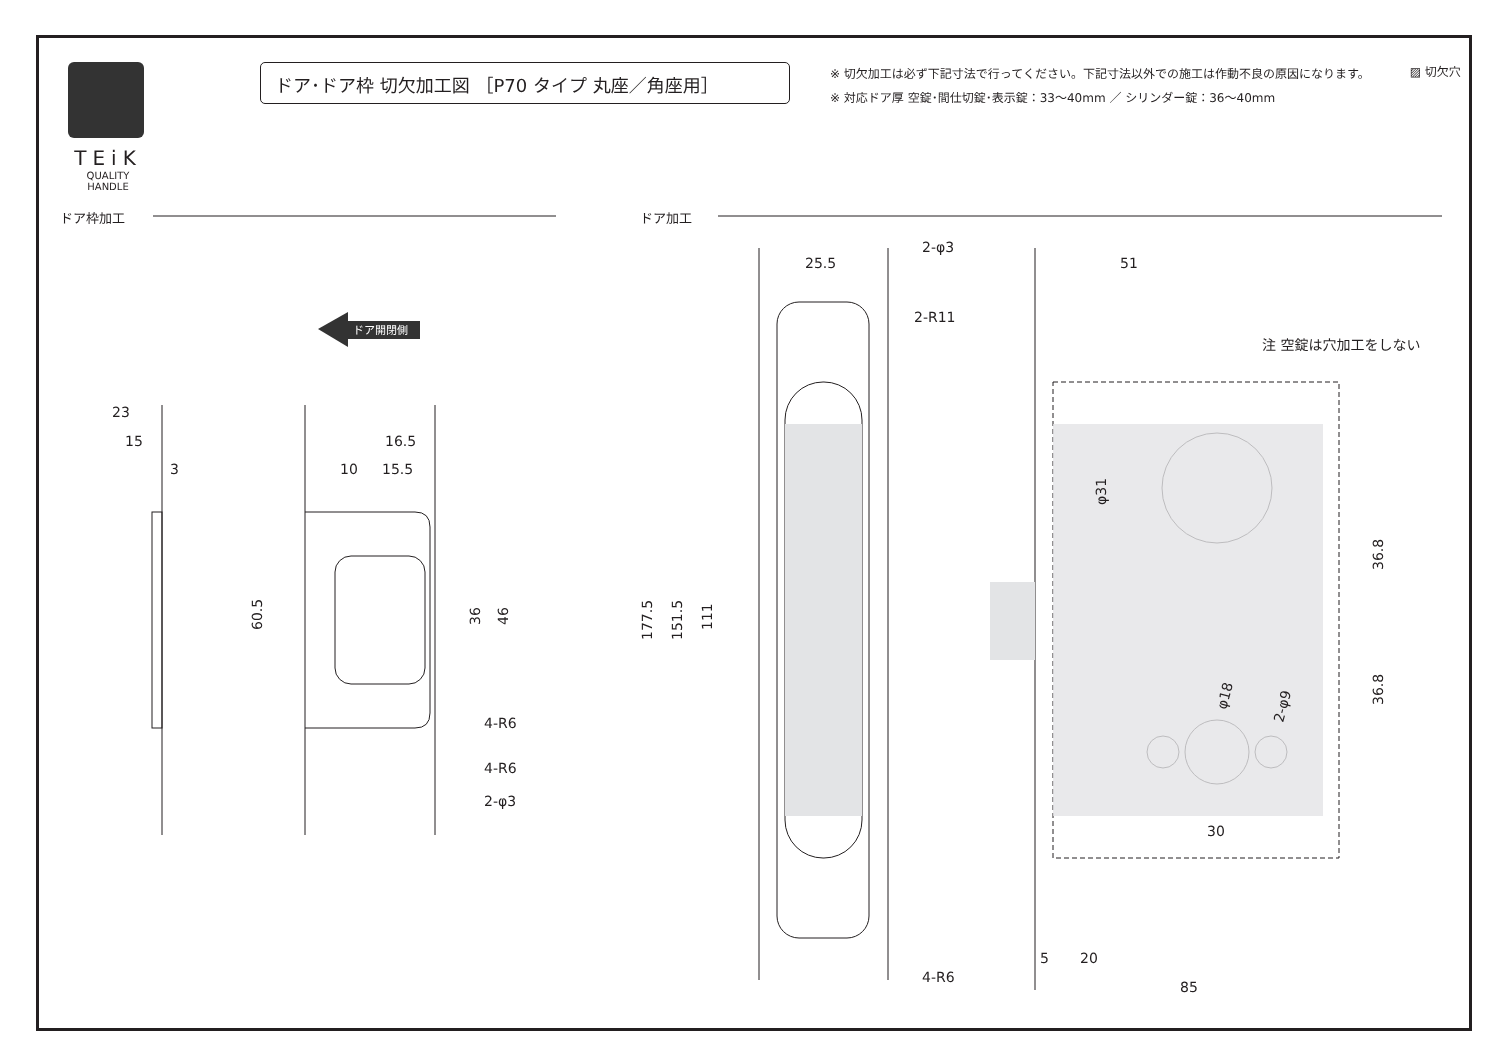TEiK
QUALITY HANDLE
ドア･ドア枠 切欠加工図 ［P70 タイプ 丸座／角座用］
※ 切欠加工は必ず下記寸法で行ってください。下記寸法以外での施工は作動不良の原因になります。
※ 対応ドア厚 空錠･間仕切錠･表示錠：33〜40mm ／ シリンダー錠：36〜40mm
▨ 切欠穴
ドア枠加工 ドア加工
ドア開閉側
23
15
3
16.5
10
15.5
60.5
36
46
4-R6
4-R6
2-φ3
25.5
2-φ3
2-R11
177.5
151.5
111
4-R6
51
注 空錠は穴加工をしない
φ31
36.8
36.8
φ18
2-φ9
30
5
20
85